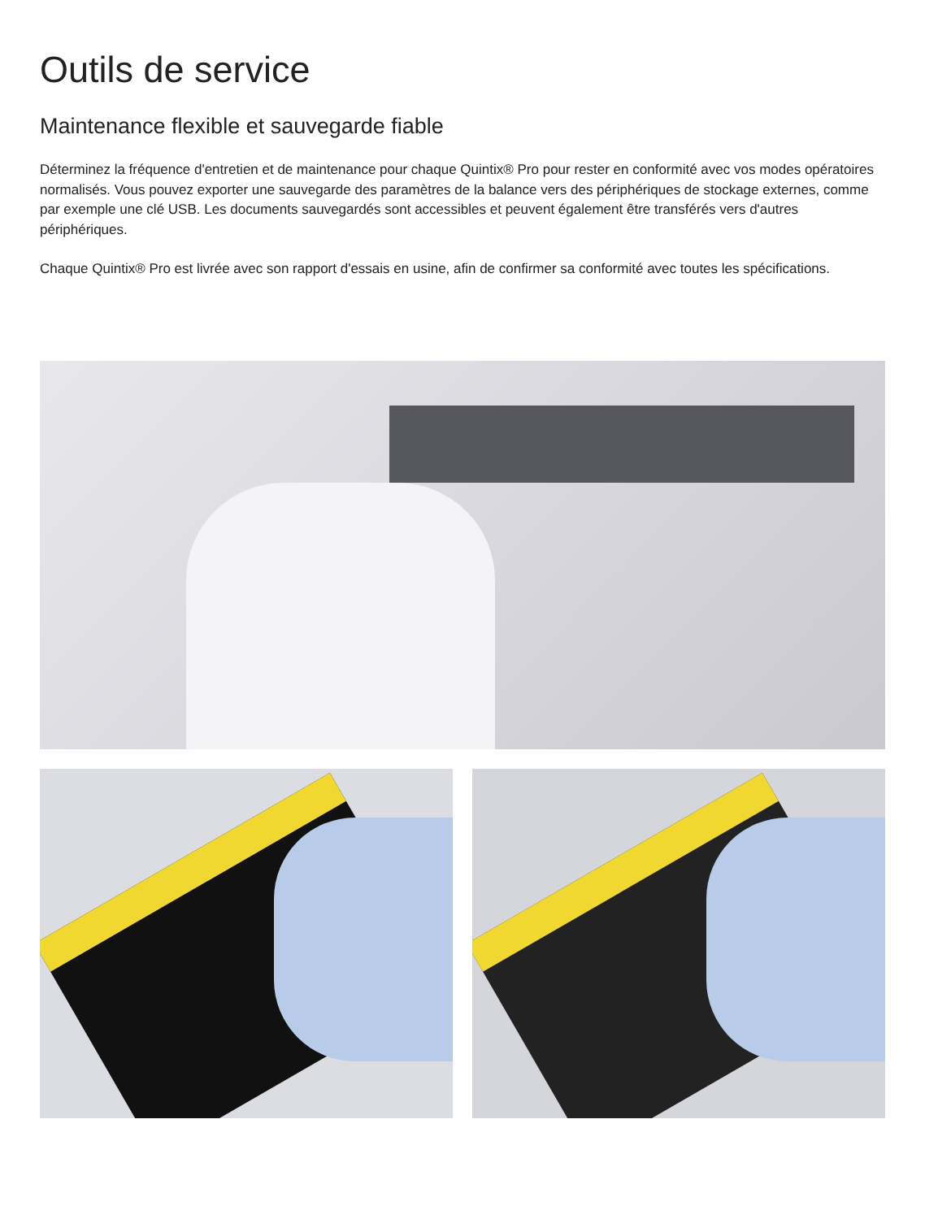Outils de service
Maintenance flexible et sauvegarde fiable
Déterminez la fréquence d'entretien et de maintenance pour chaque Quintix® Pro pour rester en conformité avec vos modes opératoires normalisés. Vous pouvez exporter une sauvegarde des paramètres de la balance vers des périphériques de stockage externes, comme par exemple une clé USB. Les documents sauvegardés sont accessibles et peuvent également être transférés vers d'autres périphériques.
Chaque Quintix® Pro est livrée avec son rapport d'essais en usine, afin de confirmer sa conformité avec toutes les spécifications.